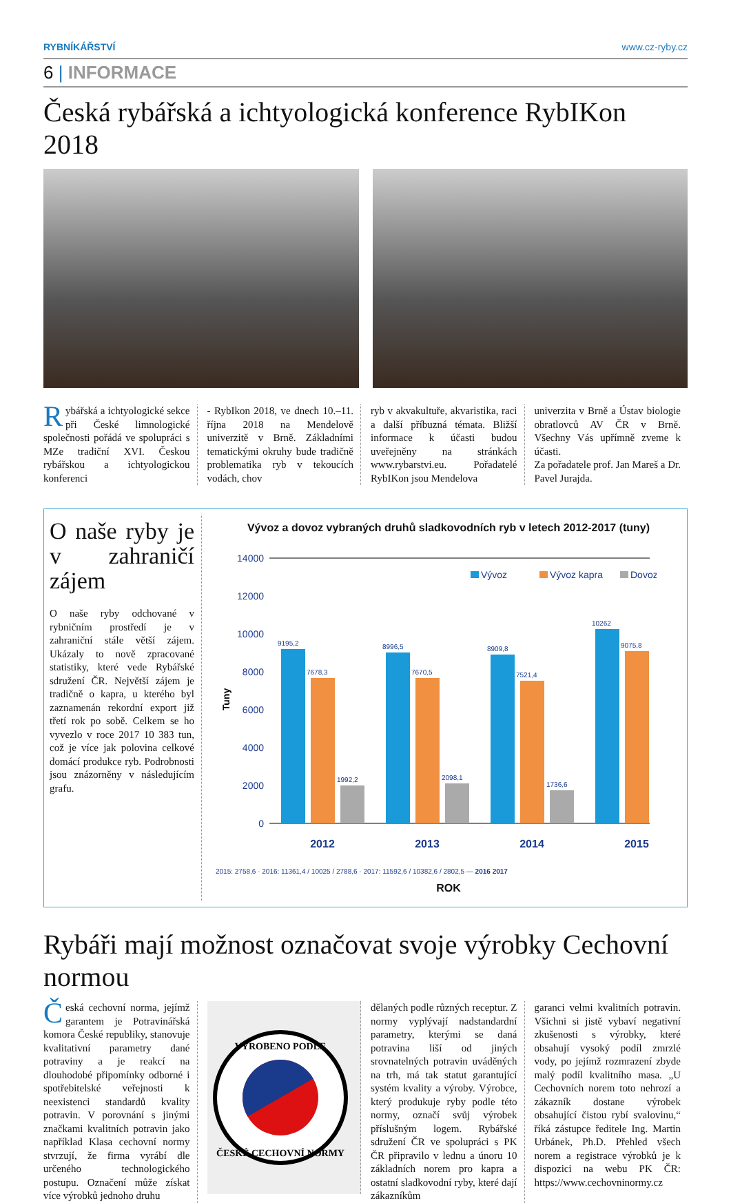RYBNÍKÁŘSTVÍ www.cz-ryby.cz
6 | INFORMACE
Česká rybářská a ichtyologická konference RybIKon 2018
Rybářská a ichtyologické sekce při České limnologické společnosti pořádá ve spolupráci s MZe tradiční XVI. Českou rybářskou a ichtyologickou konferenci
- RybIkon 2018, ve dnech 10.–11. října 2018 na Mendelově univerzitě v Brně. Základními tematickými okruhy bude tradičně problematika ryb v tekoucích vodách, chov
ryb v akvakultuře, akvaristika, raci a další příbuzná témata. Bližší informace k účasti budou uveřejněny na stránkách www.rybarstvi.eu. Pořadatelé RybIKon jsou Mendelova
univerzita v Brně a Ústav biologie obratlovců AV ČR v Brně. Všechny Vás upřímně zveme k účasti.
Za pořadatele prof. Jan Mareš a Dr. Pavel Jurajda.
O naše ryby je v zahraničí zájem
O naše ryby odchované v rybničním prostředí je v zahraniční stále větší zájem. Ukázaly to nově zpracované statistiky, které vede Rybářské sdružení ČR. Největší zájem je tradičně o kapra, u kterého byl zaznamenán rekordní export již třetí rok po sobě. Celkem se ho vyvezlo v roce 2017 10 383 tun, což je více jak polovina celkové domácí produkce ryb. Podrobnosti jsou znázorněny v následujícím grafu.
Vývoz a dovoz vybraných druhů sladkovodních ryb v letech 2012-2017 (tuny)
14000
12000
10000
8000
6000
4000
2000
0
Tuny
Vývoz
Vývoz kapra
Dovoz
9195,2
7678,3
1992,2
8996,5
7670,5
2098,1
8909,8
7521,4
1736,6
10262
9075,8
2012
2013
2014
2015
2015: 2758,6 · 2016: 11361,4 / 10025 / 2788,6 · 2017: 11592,6 / 10382,6 / 2802,5 — 2016 2017
ROK
Rybáři mají možnost označovat svoje výrobky Cechovní normou
Česká cechovní norma, jejímž garantem je Potravinářská komora České republiky, stanovuje kvalitativní parametry dané potraviny a je reakcí na dlouhodobé připomínky odborné i spotřebitelské veřejnosti k neexistenci standardů kvality potravin. V porovnání s jinými značkami kvalitních potravin jako například Klasa cechovní normy stvrzují, že firma vyrábí dle určeného technologického postupu. Označení může získat více výrobků jednoho druhu
VYROBENO PODLE
ČESKÉ CECHOVNÍ NORMY
dělaných podle různých receptur. Z normy vyplývají nadstandardní parametry, kterými se daná potravina liší od jiných srovnatelných potravin uváděných na trh, má tak statut garantující systém kvality a výroby. Výrobce, který produkuje ryby podle této normy, označí svůj výrobek příslušným logem. Rybářské sdružení ČR ve spolupráci s PK ČR připravilo v lednu a únoru 10 základních norem pro kapra a ostatní sladkovodní ryby, které dají zákazníkům
garanci velmi kvalitních potravin. Všichni si jistě vybaví negativní zkušenosti s výrobky, které obsahují vysoký podíl zmrzlé vody, po jejímž rozmrazení zbyde malý podíl kvalitního masa. „U Cechovních norem toto nehrozí a zákazník dostane výrobek obsahující čistou rybí svalovinu,“ říká zástupce ředitele Ing. Martin Urbánek, Ph.D. Přehled všech norem a registrace výrobků je k dispozici na webu PK ČR: https://www.cechovninormy.cz